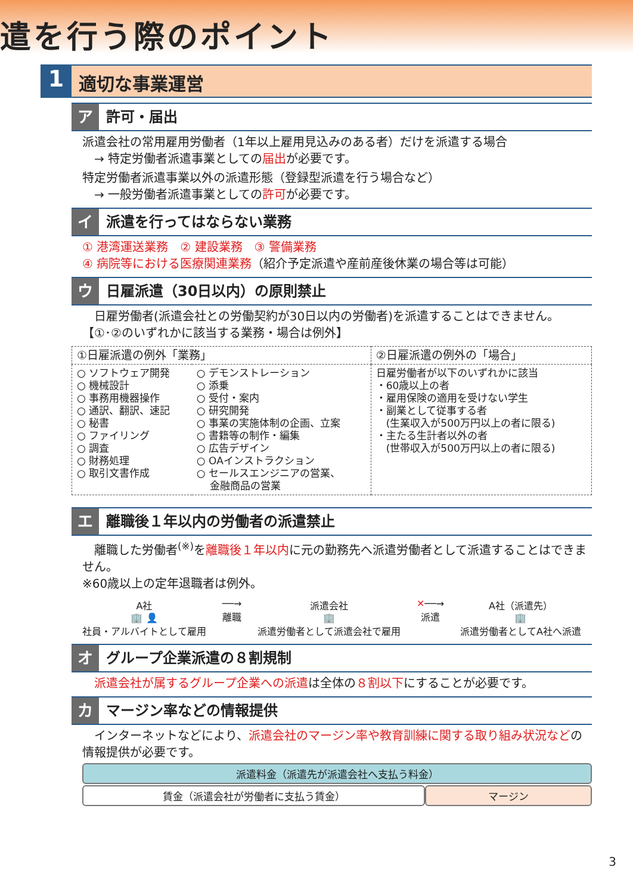遣を行う際のポイント
1
適切な事業運営
ア 許可・届出
派遣会社の常用雇用労働者（1年以上雇用見込みのある者）だけを派遣する場合
　→ 特定労働者派遣事業としての届出が必要です。
特定労働者派遣事業以外の派遣形態（登録型派遣を行う場合など）
　→ 一般労働者派遣事業としての許可が必要です。
イ 派遣を行ってはならない業務
① 港湾運送業務　② 建設業務　③ 警備業務
④ 病院等における医療関連業務（紹介予定派遣や産前産後休業の場合等は可能）
ウ 日雇派遣（30日以内）の原則禁止
　日雇労働者(派遣会社との労働契約が30日以内の労働者)を派遣することはできません。
【①･②のいずれかに該当する業務・場合は例外】
| ①日雇派遣の例外「業務」 | | ②日雇派遣の例外の「場合」 |
| ○ ソフトウェア開発 ○ 機械設計 ○ 事務用機器操作 ○ 通訳、翻訳、速記 ○ 秘書 ○ ファイリング ○ 調査 ○ 財務処理 ○ 取引文書作成 | ○ デモンストレーション ○ 添乗 ○ 受付・案内 ○ 研究開発 ○ 事業の実施体制の企画、立案 ○ 書籍等の制作・編集 ○ 広告デザイン ○ OAインストラクション ○ セールスエンジニアの営業、 金融商品の営業 | 日雇労働者が以下のいずれかに該当 ・60歳以上の者 ・雇用保険の適用を受けない学生 ・副業として従事する者 (生業収入が500万円以上の者に限る) ・主たる生計者以外の者 (世帯収入が500万円以上の者に限る) |
エ 離職後１年以内の労働者の派遣禁止
　離職した労働者<sup>(※)</sup>を離職後１年以内に元の勤務先へ派遣労働者として派遣することはできません。
※60歳以上の定年退職者は例外。
A社
🏢 👤
社員・アルバイトとして雇用
──→
離職
派遣会社
🏢
派遣労働者として派遣会社で雇用
✕──→
派遣
A社（派遣先）
🏢
派遣労働者としてA社へ派遣
オ グループ企業派遣の８割規制
　派遣会社が属するグループ企業への派遣は全体の８割以下にすることが必要です。
カ マージン率などの情報提供
　インターネットなどにより、派遣会社のマージン率や教育訓練に関する取り組み状況などの情報提供が必要です。
派遣料金（派遣先が派遣会社へ支払う料金）
賃金（派遣会社が労働者に支払う賃金） マージン
3